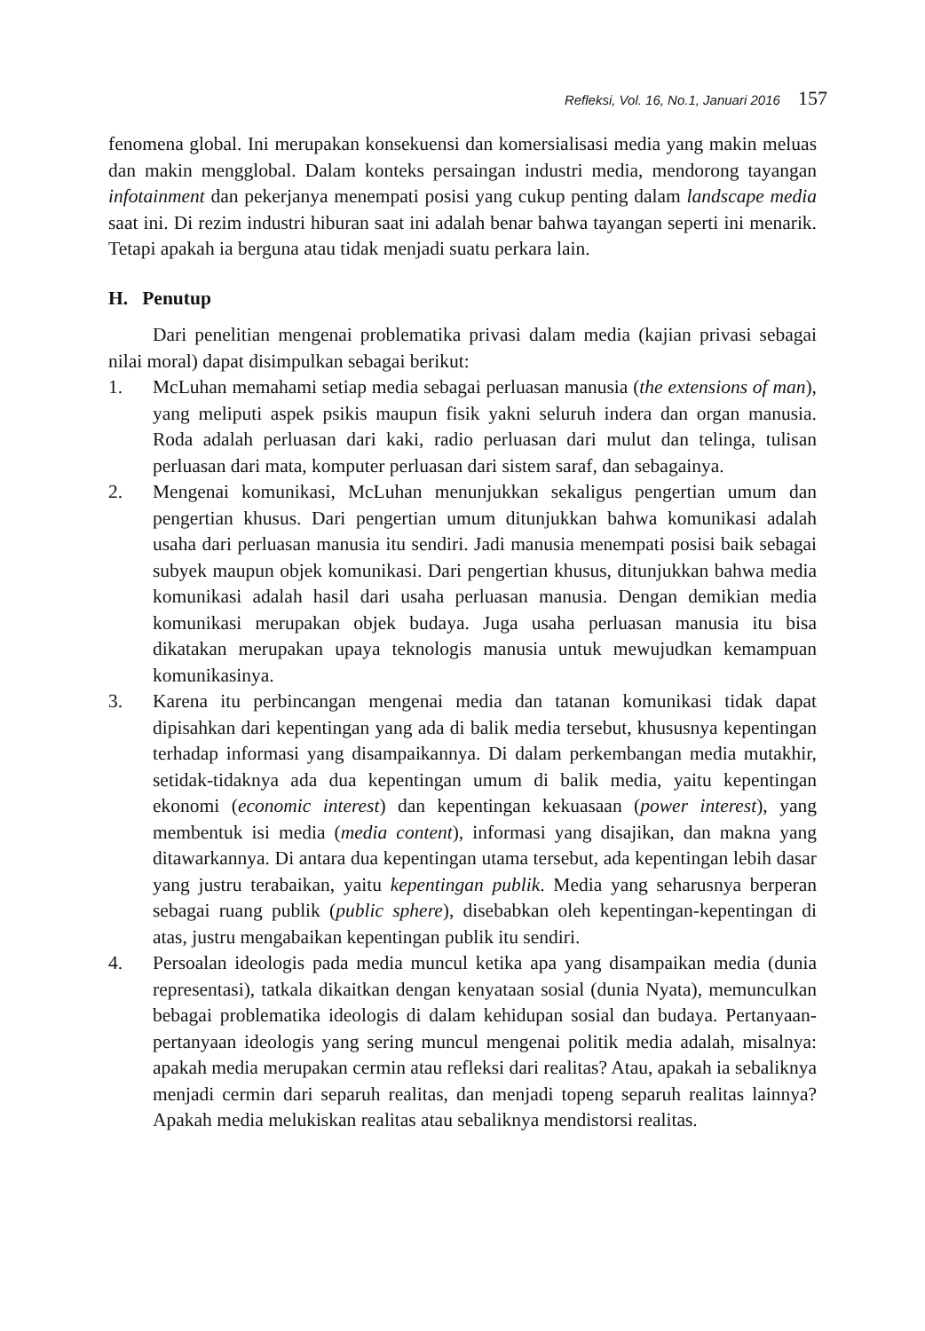Refleksi, Vol. 16, No.1, Januari 2016 157
fenomena global. Ini merupakan konsekuensi dan komersialisasi media yang makin meluas dan makin mengglobal. Dalam konteks persaingan industri media, mendorong tayangan infotainment dan pekerjanya menempati posisi yang cukup penting dalam landscape media saat ini. Di rezim industri hiburan saat ini adalah benar bahwa tayangan seperti ini menarik. Tetapi apakah ia berguna atau tidak menjadi suatu perkara lain.
H. Penutup
Dari penelitian mengenai problematika privasi dalam media (kajian privasi sebagai nilai moral) dapat disimpulkan sebagai berikut:
1. McLuhan memahami setiap media sebagai perluasan manusia (the extensions of man), yang meliputi aspek psikis maupun fisik yakni seluruh indera dan organ manusia. Roda adalah perluasan dari kaki, radio perluasan dari mulut dan telinga, tulisan perluasan dari mata, komputer perluasan dari sistem saraf, dan sebagainya.
2. Mengenai komunikasi, McLuhan menunjukkan sekaligus pengertian umum dan pengertian khusus. Dari pengertian umum ditunjukkan bahwa komunikasi adalah usaha dari perluasan manusia itu sendiri. Jadi manusia menempati posisi baik sebagai subyek maupun objek komunikasi. Dari pengertian khusus, ditunjukkan bahwa media komunikasi adalah hasil dari usaha perluasan manusia. Dengan demikian media komunikasi merupakan objek budaya. Juga usaha perluasan manusia itu bisa dikatakan merupakan upaya teknologis manusia untuk mewujudkan kemampuan komunikasinya.
3. Karena itu perbincangan mengenai media dan tatanan komunikasi tidak dapat dipisahkan dari kepentingan yang ada di balik media tersebut, khususnya kepentingan terhadap informasi yang disampaikannya. Di dalam perkembangan media mutakhir, setidak-tidaknya ada dua kepentingan umum di balik media, yaitu kepentingan ekonomi (economic interest) dan kepentingan kekuasaan (power interest), yang membentuk isi media (media content), informasi yang disajikan, dan makna yang ditawarkannya. Di antara dua kepentingan utama tersebut, ada kepentingan lebih dasar yang justru terabaikan, yaitu kepentingan publik. Media yang seharusnya berperan sebagai ruang publik (public sphere), disebabkan oleh kepentingan-kepentingan di atas, justru mengabaikan kepentingan publik itu sendiri.
4. Persoalan ideologis pada media muncul ketika apa yang disampaikan media (dunia representasi), tatkala dikaitkan dengan kenyataan sosial (dunia Nyata), memunculkan bebagai problematika ideologis di dalam kehidupan sosial dan budaya. Pertanyaan-pertanyaan ideologis yang sering muncul mengenai politik media adalah, misalnya: apakah media merupakan cermin atau refleksi dari realitas? Atau, apakah ia sebaliknya menjadi cermin dari separuh realitas, dan menjadi topeng separuh realitas lainnya? Apakah media melukiskan realitas atau sebaliknya mendistorsi realitas.